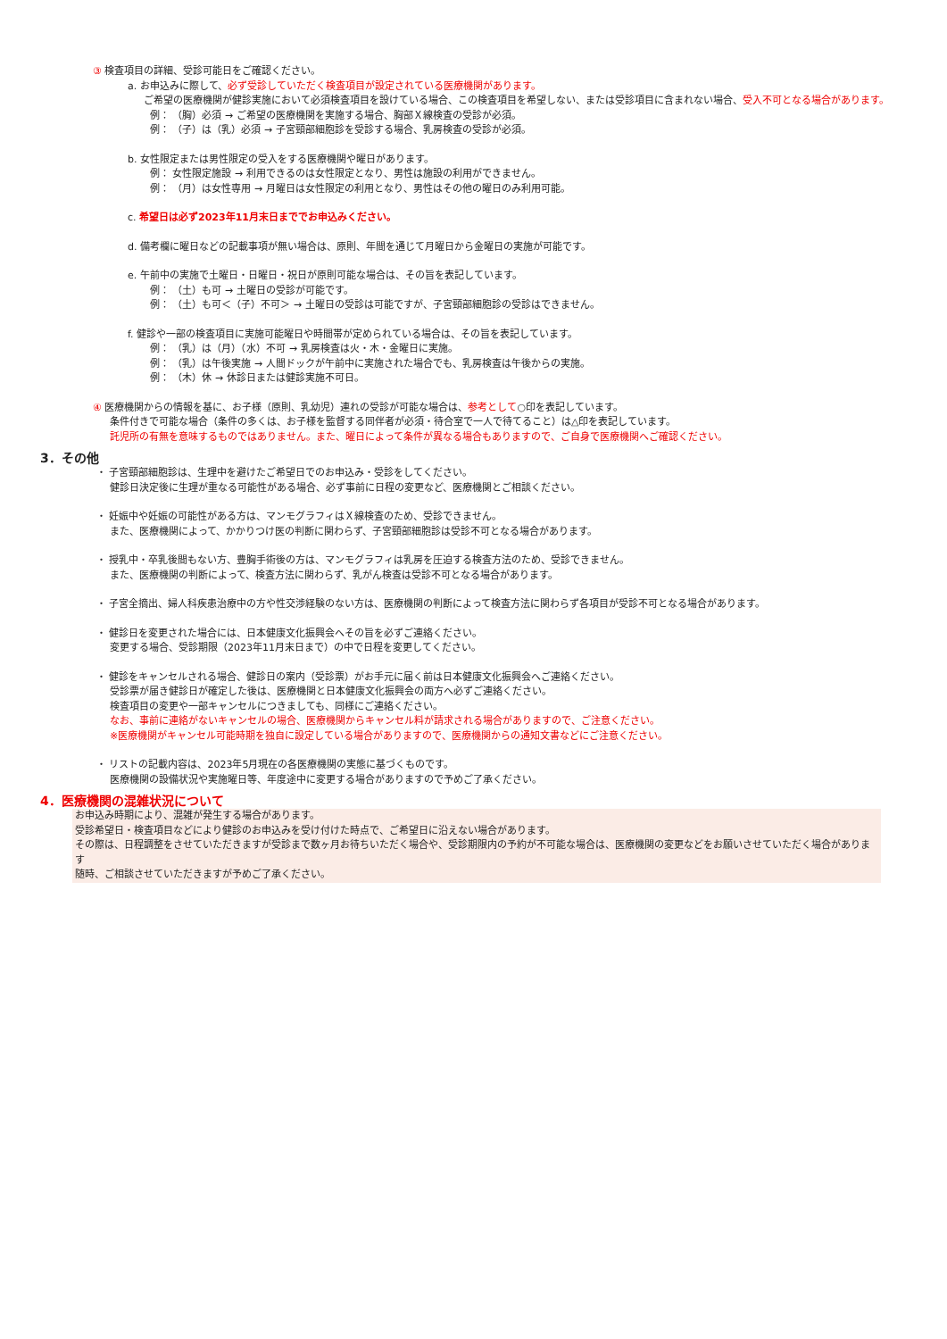③ 検査項目の詳細、受診可能日をご確認ください。
a. お申込みに際して、必ず受診していただく検査項目が設定されている医療機関があります。
ご希望の医療機関が健診実施において必須検査項目を設けている場合、この検査項目を希望しない、または受診項目に含まれない場合、受入不可となる場合があります。
例： （胸）必須 → ご希望の医療機関を実施する場合、胸部Ｘ線検査の受診が必須。
例： （子）は（乳）必須 → 子宮頸部細胞診を受診する場合、乳房検査の受診が必須。
b. 女性限定または男性限定の受入をする医療機関や曜日があります。
例： 女性限定施設 → 利用できるのは女性限定となり、男性は施設の利用ができません。
例： （月）は女性専用 → 月曜日は女性限定の利用となり、男性はその他の曜日のみ利用可能。
c. 希望日は必ず2023年11月末日まででお申込みください。
d. 備考欄に曜日などの記載事項が無い場合は、原則、年間を通じて月曜日から金曜日の実施が可能です。
e. 午前中の実施で土曜日・日曜日・祝日が原則可能な場合は、その旨を表記しています。
例： （土）も可 → 土曜日の受診が可能です。
例： （土）も可＜（子）不可＞ → 土曜日の受診は可能ですが、子宮頸部細胞診の受診はできません。
f. 健診や一部の検査項目に実施可能曜日や時間帯が定められている場合は、その旨を表記しています。
例： （乳）は（月）（水）不可 → 乳房検査は火・木・金曜日に実施。
例： （乳）は午後実施 → 人間ドックが午前中に実施された場合でも、乳房検査は午後からの実施。
例： （木）休 → 休診日または健診実施不可日。
④ 医療機関からの情報を基に、お子様（原則、乳幼児）連れの受診が可能な場合は、参考として○印を表記しています。
条件付きで可能な場合（条件の多くは、お子様を監督する同伴者が必須・待合室で一人で待てること）は△印を表記しています。
託児所の有無を意味するものではありません。また、曜日によって条件が異なる場合もありますので、ご自身で医療機関へご確認ください。
3．その他
・ 子宮頸部細胞診は、生理中を避けたご希望日でのお申込み・受診をしてください。
健診日決定後に生理が重なる可能性がある場合、必ず事前に日程の変更など、医療機関とご相談ください。
・ 妊娠中や妊娠の可能性がある方は、マンモグラフィはＸ線検査のため、受診できません。
また、医療機関によって、かかりつけ医の判断に関わらず、子宮頸部細胞診は受診不可となる場合があります。
・ 授乳中・卒乳後間もない方、豊胸手術後の方は、マンモグラフィは乳房を圧迫する検査方法のため、受診できません。
また、医療機関の判断によって、検査方法に関わらず、乳がん検査は受診不可となる場合があります。
・ 子宮全摘出、婦人科疾患治療中の方や性交渉経験のない方は、医療機関の判断によって検査方法に関わらず各項目が受診不可となる場合があります。
・ 健診日を変更された場合には、日本健康文化振興会へその旨を必ずご連絡ください。
変更する場合、受診期限（2023年11月末日まで）の中で日程を変更してください。
・ 健診をキャンセルされる場合、健診日の案内（受診票）がお手元に届く前は日本健康文化振興会へご連絡ください。
受診票が届き健診日が確定した後は、医療機関と日本健康文化振興会の両方へ必ずご連絡ください。
検査項目の変更や一部キャンセルにつきましても、同様にご連絡ください。
なお、事前に連絡がないキャンセルの場合、医療機関からキャンセル料が請求される場合がありますので、ご注意ください。
※医療機関がキャンセル可能時期を独自に設定している場合がありますので、医療機関からの通知文書などにご注意ください。
・ リストの記載内容は、2023年5月現在の各医療機関の実態に基づくものです。
医療機関の設備状況や実施曜日等、年度途中に変更する場合がありますので予めご了承ください。
4．医療機関の混雑状況について
お申込み時期により、混雑が発生する場合があります。
受診希望日・検査項目などにより健診のお申込みを受け付けた時点で、ご希望日に沿えない場合があります。
その際は、日程調整をさせていただきますが受診まで数ヶ月お待ちいただく場合や、受診期限内の予約が不可能な場合は、医療機関の変更などをお願いさせていただく場合があります
随時、ご相談させていただきますが予めご了承ください。